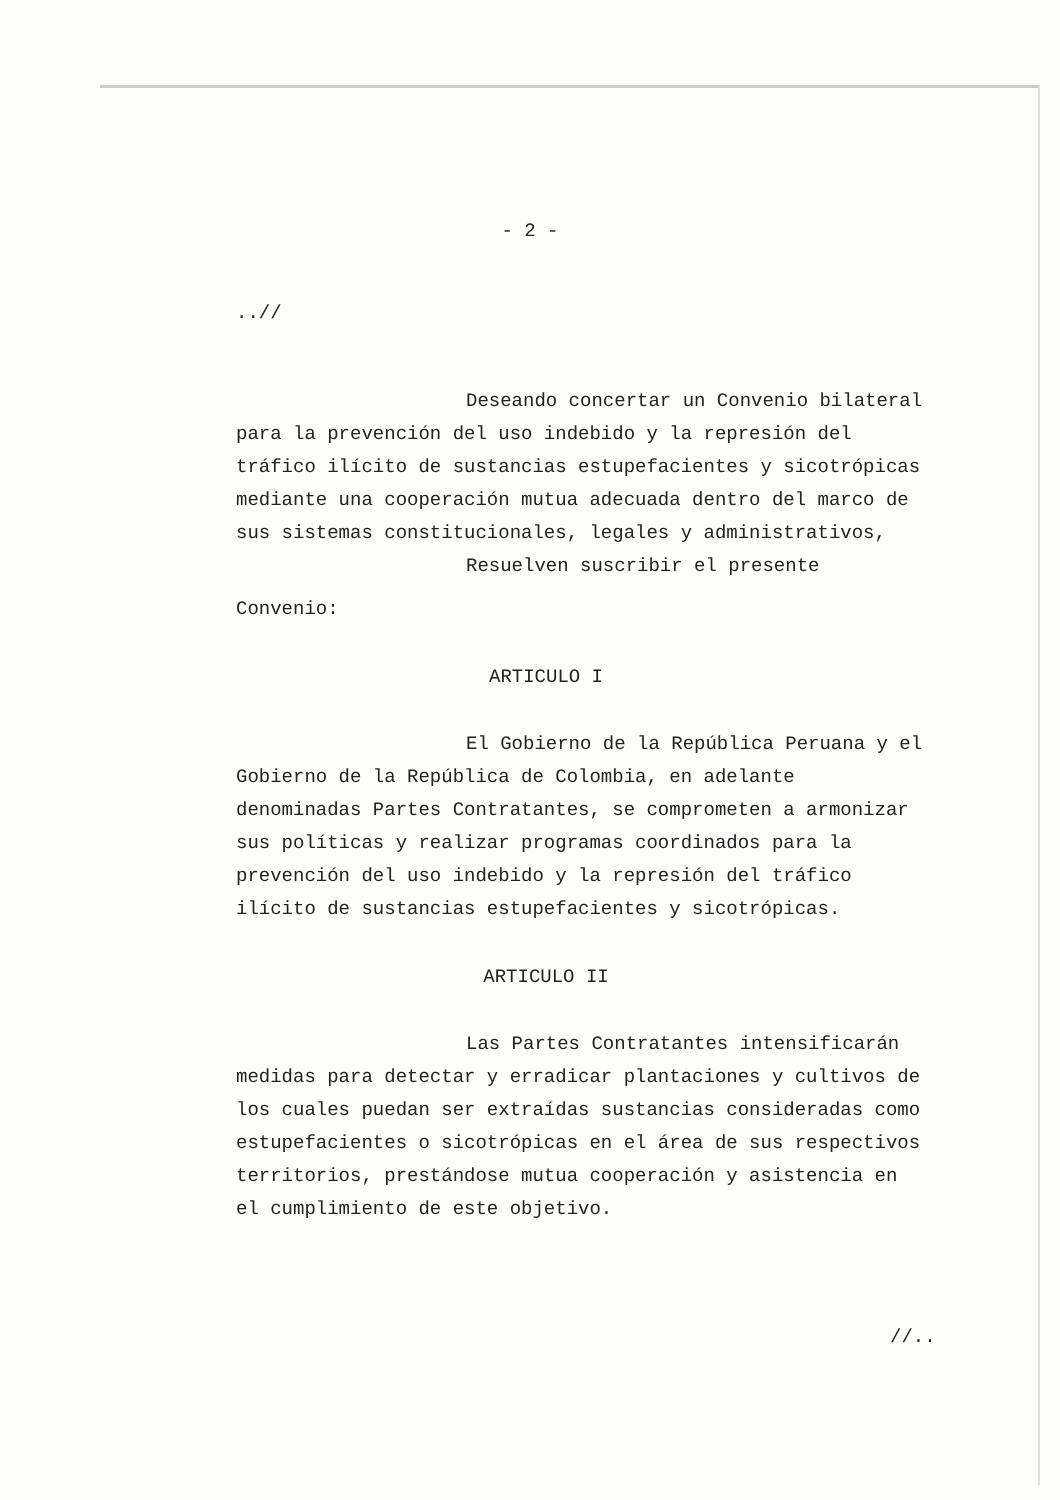- 2 -
..//
Deseando concertar un Convenio bilateral para la prevención del uso indebido y la represión del tráfico ilícito de sustancias estupefacientes y sicotrópicas mediante una cooperación mutua adecuada dentro del marco de sus sistemas constitucionales, legales y administrativos,
Resuelven suscribir el presente
Convenio:
ARTICULO I
El Gobierno de la República Peruana y el Gobierno de la República de Colombia, en adelante denominadas Partes Contratantes, se comprometen a armonizar sus políticas y realizar programas coordinados para la prevención del uso indebido y la represión del tráfico ilícito de sustancias estupefacientes y sicotrópicas.
ARTICULO II
Las Partes Contratantes intensificarán medidas para detectar y erradicar plantaciones y cultivos de los cuales puedan ser extraídas sustancias consideradas como estupefacientes o sicotrópicas en el área de sus respectivos territorios, prestándose mutua cooperación y asistencia en el cumplimiento de este objetivo.
//..